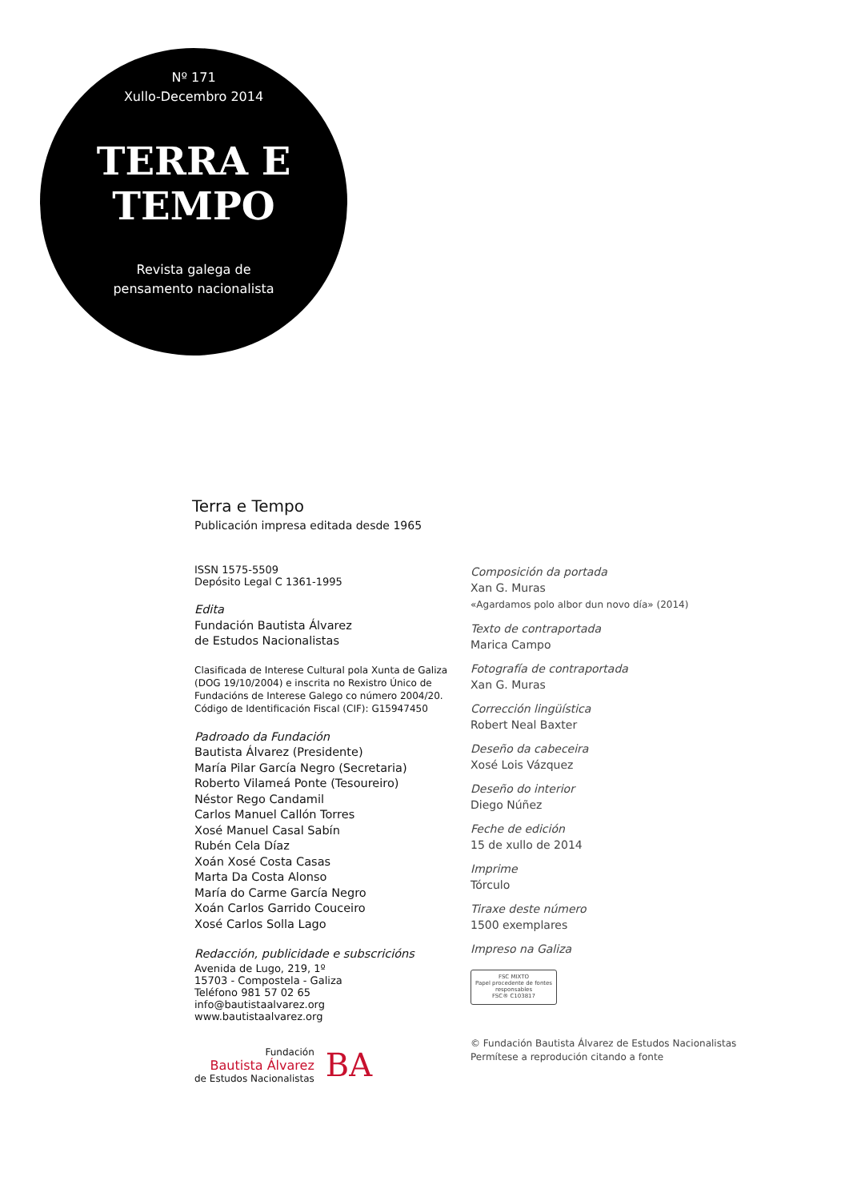Nº 171
Xullo-Decembro 2014
TERRA E
TEMPO
Revista galega de
pensamento nacionalista
Terra e Tempo
Publicación impresa editada desde 1965
ISSN 1575-5509
Depósito Legal C 1361-1995
Edita
Fundación Bautista Álvarez
de Estudos Nacionalistas
Clasificada de Interese Cultural pola Xunta de Galiza (DOG 19/10/2004) e inscrita no Rexistro Único de Fundacións de Interese Galego co número 2004/20. Código de Identificación Fiscal (CIF): G15947450
Padroado da Fundación
Bautista Álvarez (Presidente)
María Pilar García Negro (Secretaria)
Roberto Vilameá Ponte (Tesoureiro)
Néstor Rego Candamil
Carlos Manuel Callón Torres
Xosé Manuel Casal Sabín
Rubén Cela Díaz
Xoán Xosé Costa Casas
Marta Da Costa Alonso
María do Carme García Negro
Xoán Carlos Garrido Couceiro
Xosé Carlos Solla Lago
Redacción, publicidade e subscricións
Avenida de Lugo, 219, 1º
15703 - Compostela - Galiza
Teléfono 981 57 02 65
info@bautistaalvarez.org
www.bautistaalvarez.org
Fundación
Bautista Álvarez
de Estudos Nacionalistas
BA
Composición da portada
Xan G. Muras
«Agardamos polo albor dun novo día» (2014)
Texto de contraportada
Marica Campo
Fotografía de contraportada
Xan G. Muras
Corrección lingüística
Robert Neal Baxter
Deseño da cabeceira
Xosé Lois Vázquez
Deseño do interior
Diego Núñez
Feche de edición
15 de xullo de 2014
Imprime
Tórculo
Tiraxe deste número
1500 exemplares
Impreso na Galiza
FSC MIXTO
Papel procedente de fontes responsables
FSC® C103817
© Fundación Bautista Álvarez de Estudos Nacionalistas
Permítese a reprodución citando a fonte